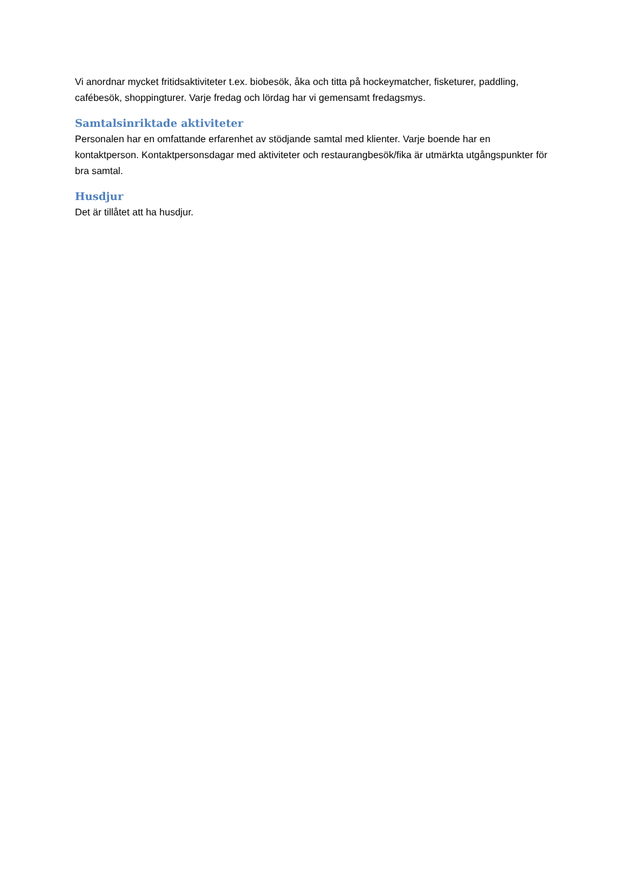Vi anordnar mycket fritidsaktiviteter t.ex. biobesök, åka och titta på hockeymatcher, fisketurer, paddling, cafébesök, shoppingturer. Varje fredag och lördag har vi gemensamt fredagsmys.
Samtalsinriktade aktiviteter
Personalen har en omfattande erfarenhet av stödjande samtal med klienter. Varje boende har en kontaktperson. Kontaktpersonsdagar med aktiviteter och restaurangbesök/fika är utmärkta utgångspunkter för bra samtal.
Husdjur
Det är tillåtet att ha husdjur.